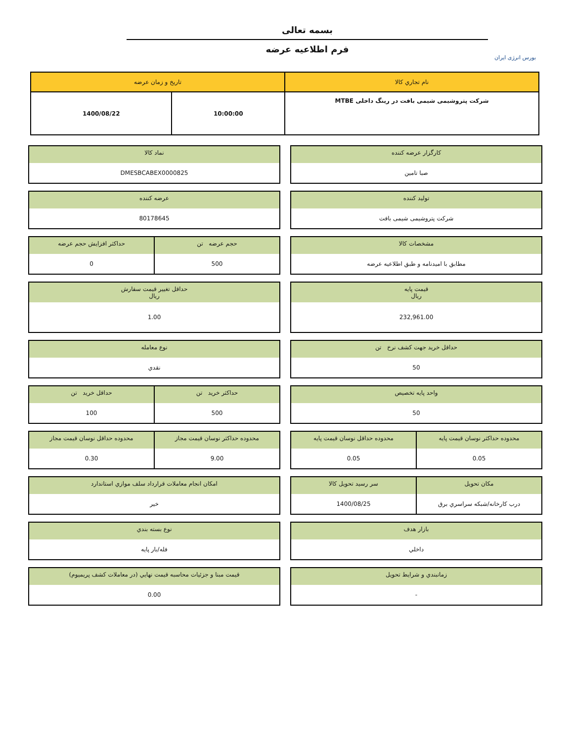بورس انرژی ایران
بسمه تعالی
فرم اطلاعیه عرضه
| نام تجاري كالا | تاريخ و زمان عرضه | |
| --- | --- | --- |
| شرکت پتروشیمی شیمی بافت در رینگ داخلی MTBE | 10:00:00 | 1400/08/22 |
كارگزار عرضه كننده
صبا تامين
نماد كالا
DMESBCABEX0000825
توليد كننده
شرکت پتروشیمی شیمی بافت
عرضه كننده
80178645
مشخصات كالا
مطابق با امیدنامه و طبق اطلاعیه عرضه
حجم عرضه تن
500
حداكثر افزايش حجم عرضه
0
قيمت پايه
ريال
232,961.00
حداقل تغيير قيمت سفارش
ريال
1.00
حداقل خريد جهت كشف نرخ تن
50
نوع معامله
نقدي
واحد پايه تخصيص
50
حداكثر خريد تن
500
حداقل خريد تن
100
محدوده حداكثر نوسان قيمت پايه
0.05
محدوده حداقل نوسان قيمت پايه
0.05
محدوده حداكثر نوسان قيمت مجاز
9.00
محدوده حداقل نوسان قيمت مجاز
0.30
مكان تحويل
درب كارخانه/شبكه سراسري برق
سر رسيد تحويل كالا
1400/08/25
امكان انجام معاملات قرارداد سلف موازي استاندارد
خير
بازار هدف
داخلي
نوع بسته بندي
فله/بار پايه
زمانبندي و شرايط تحويل
-
قيمت مبنا و جزئيات محاسبه قيمت نهايي (در معاملات كشف پريميوم)
0.00